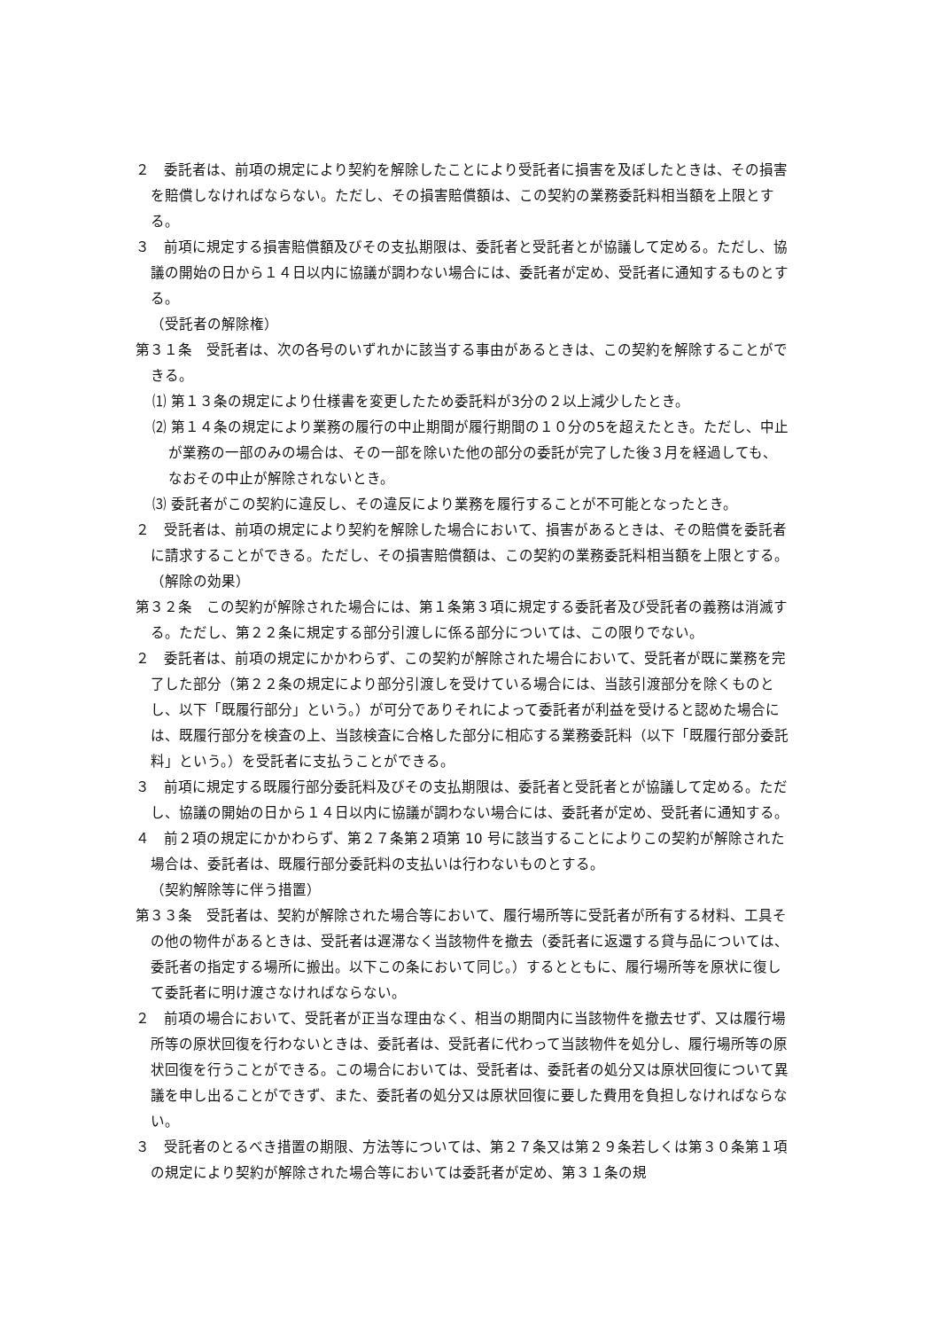２　委託者は、前項の規定により契約を解除したことにより受託者に損害を及ぼしたときは、その損害を賠償しなければならない。ただし、その損害賠償額は、この契約の業務委託料相当額を上限とする。
３　前項に規定する損害賠償額及びその支払期限は、委託者と受託者とが協議して定める。ただし、協議の開始の日から１４日以内に協議が調わない場合には、委託者が定め、受託者に通知するものとする。
（受託者の解除権）
第３１条　受託者は、次の各号のいずれかに該当する事由があるときは、この契約を解除することができる。
⑴ 第１３条の規定により仕様書を変更したため委託料が3分の２以上減少したとき。
⑵ 第１４条の規定により業務の履行の中止期間が履行期間の１０分の5を超えたとき。ただし、中止が業務の一部のみの場合は、その一部を除いた他の部分の委託が完了した後３月を経過しても、なおその中止が解除されないとき。
⑶ 委託者がこの契約に違反し、その違反により業務を履行することが不可能となったとき。
２　受託者は、前項の規定により契約を解除した場合において、損害があるときは、その賠償を委託者に請求することができる。ただし、その損害賠償額は、この契約の業務委託料相当額を上限とする。
（解除の効果）
第３２条　この契約が解除された場合には、第１条第３項に規定する委託者及び受託者の義務は消滅する。ただし、第２２条に規定する部分引渡しに係る部分については、この限りでない。
２　委託者は、前項の規定にかかわらず、この契約が解除された場合において、受託者が既に業務を完了した部分（第２２条の規定により部分引渡しを受けている場合には、当該引渡部分を除くものとし、以下「既履行部分」という。）が可分でありそれによって委託者が利益を受けると認めた場合には、既履行部分を検査の上、当該検査に合格した部分に相応する業務委託料（以下「既履行部分委託料」という。）を受託者に支払うことができる。
３　前項に規定する既履行部分委託料及びその支払期限は、委託者と受託者とが協議して定める。ただし、協議の開始の日から１４日以内に協議が調わない場合には、委託者が定め、受託者に通知する。
４　前２項の規定にかかわらず、第２７条第２項第 10 号に該当することによりこの契約が解除された場合は、委託者は、既履行部分委託料の支払いは行わないものとする。
（契約解除等に伴う措置）
第３３条　受託者は、契約が解除された場合等において、履行場所等に受託者が所有する材料、工具その他の物件があるときは、受託者は遅滞なく当該物件を撤去（委託者に返還する貸与品については、委託者の指定する場所に搬出。以下この条において同じ。）するとともに、履行場所等を原状に復して委託者に明け渡さなければならない。
２　前項の場合において、受託者が正当な理由なく、相当の期間内に当該物件を撤去せず、又は履行場所等の原状回復を行わないときは、委託者は、受託者に代わって当該物件を処分し、履行場所等の原状回復を行うことができる。この場合においては、受託者は、委託者の処分又は原状回復について異議を申し出ることができず、また、委託者の処分又は原状回復に要した費用を負担しなければならない。
３　受託者のとるべき措置の期限、方法等については、第２７条又は第２９条若しくは第３０条第１項の規定により契約が解除された場合等においては委託者が定め、第３１条の規